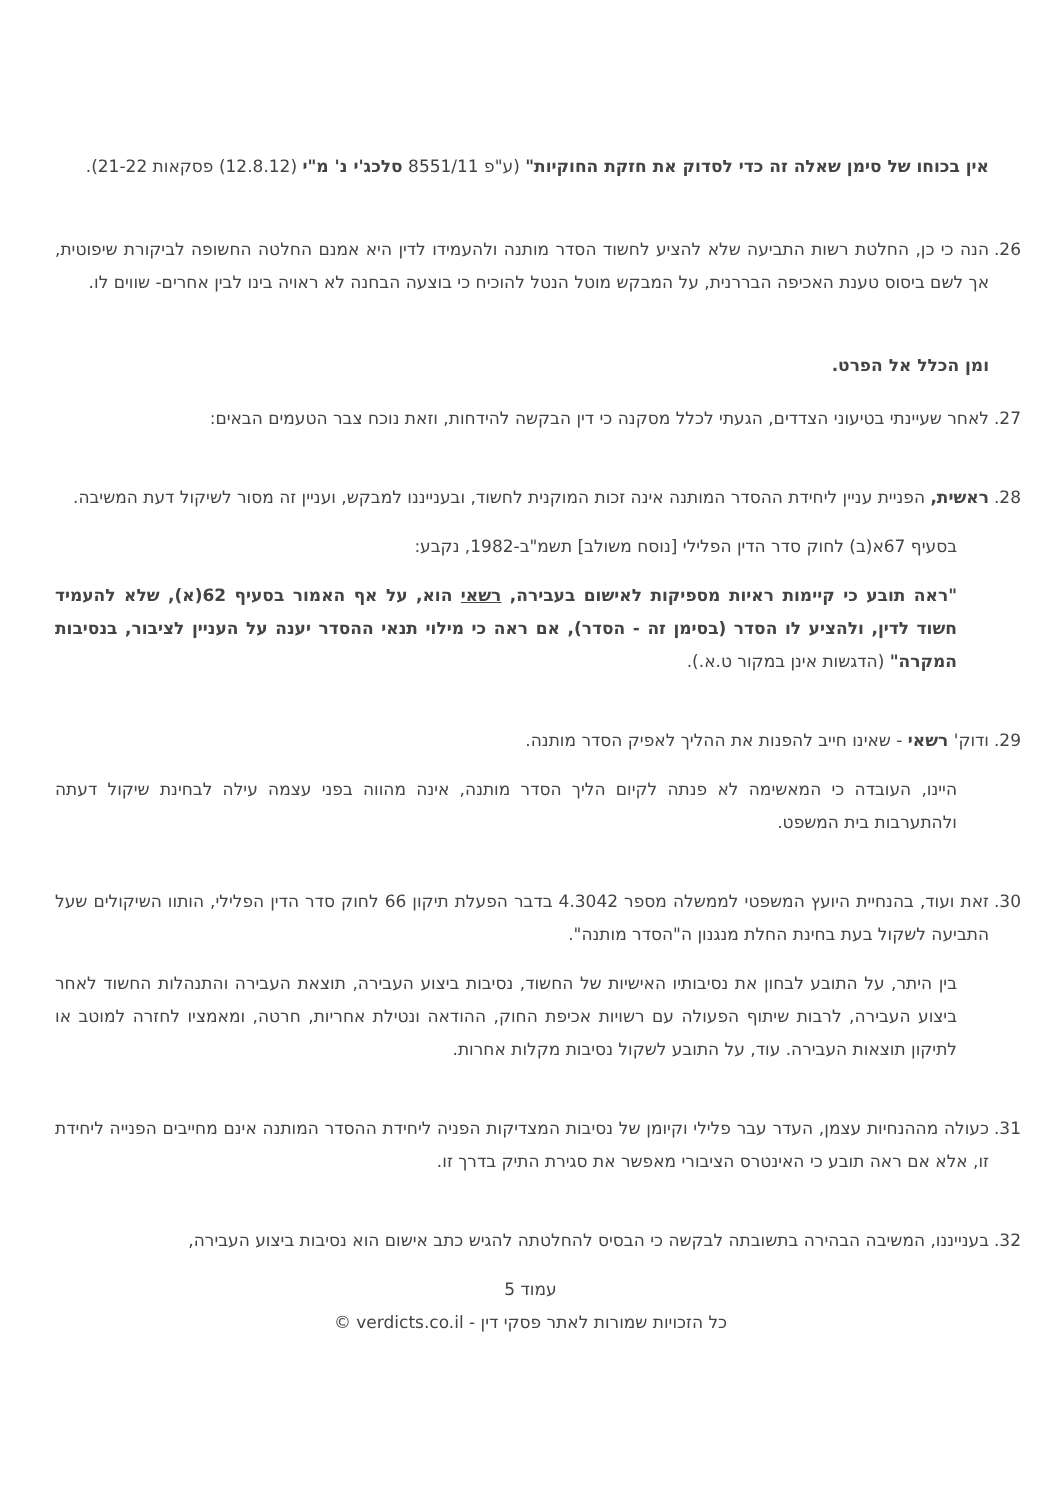אין בכוחו של סימן שאלה זה כדי לסדוק את חזקת החוקיות" (ע"פ 8551/11 סלכג'י נ' מ"י (12.8.12) פסקאות 21-22).
26. הנה כי כן, החלטת רשות התביעה שלא להציע לחשוד הסדר מותנה ולהעמידו לדין היא אמנם החלטה החשופה לביקורת שיפוטית, אך לשם ביסוס טענת האכיפה הבררנית, על המבקש מוטל הנטל להוכיח כי בוצעה הבחנה לא ראויה בינו לבין אחרים- שווים לו.
ומן הכלל אל הפרט.
27. לאחר שעיינתי בטיעוני הצדדים, הגעתי לכלל מסקנה כי דין הבקשה להידחות, וזאת נוכח צבר הטעמים הבאים:
28. ראשית, הפניית עניין ליחידת ההסדר המותנה אינה זכות המוקנית לחשוד, ובענייננו למבקש, ועניין זה מסור לשיקול דעת המשיבה.
בסעיף 67א(ב) לחוק סדר הדין הפלילי [נוסח משולב] תשמ"ב-1982, נקבע:
"ראה תובע כי קיימות ראיות מספיקות לאישום בעבירה, רשאי הוא, על אף האמור בסעיף 62(א), שלא להעמיד חשוד לדין, ולהציע לו הסדר (בסימן זה - הסדר), אם ראה כי מילוי תנאי ההסדר יענה על העניין לציבור, בנסיבות המקרה" (הדגשות אינן במקור ט.א.).
29. ודוק' רשאי - שאינו חייב להפנות את ההליך לאפיק הסדר מותנה.
היינו, העובדה כי המאשימה לא פנתה לקיום הליך הסדר מותנה, אינה מהווה בפני עצמה עילה לבחינת שיקול דעתה ולהתערבות בית המשפט.
30. זאת ועוד, בהנחיית היועץ המשפטי לממשלה מספר 4.3042 בדבר הפעלת תיקון 66 לחוק סדר הדין הפלילי, הותוו השיקולים שעל התביעה לשקול בעת בחינת החלת מנגנון ה"הסדר מותנה".
בין היתר, על התובע לבחון את נסיבותיו האישיות של החשוד, נסיבות ביצוע העבירה, תוצאת העבירה והתנהלות החשוד לאחר ביצוע העבירה, לרבות שיתוף הפעולה עם רשויות אכיפת החוק, ההודאה ונטילת אחריות, חרטה, ומאמציו לחזרה למוטב או לתיקון תוצאות העבירה. עוד, על התובע לשקול נסיבות מקלות אחרות.
31. כעולה מההנחיות עצמן, העדר עבר פלילי וקיומן של נסיבות המצדיקות הפניה ליחידת ההסדר המותנה אינם מחייבים הפנייה ליחידת זו, אלא אם ראה תובע כי האינטרס הציבורי מאפשר את סגירת התיק בדרך זו.
32. בענייננו, המשיבה הבהירה בתשובתה לבקשה כי הבסיס להחלטתה להגיש כתב אישום הוא נסיבות ביצוע העבירה,
עמוד 5
כל הזכויות שמורות לאתר פסקי דין - verdicts.co.il ©